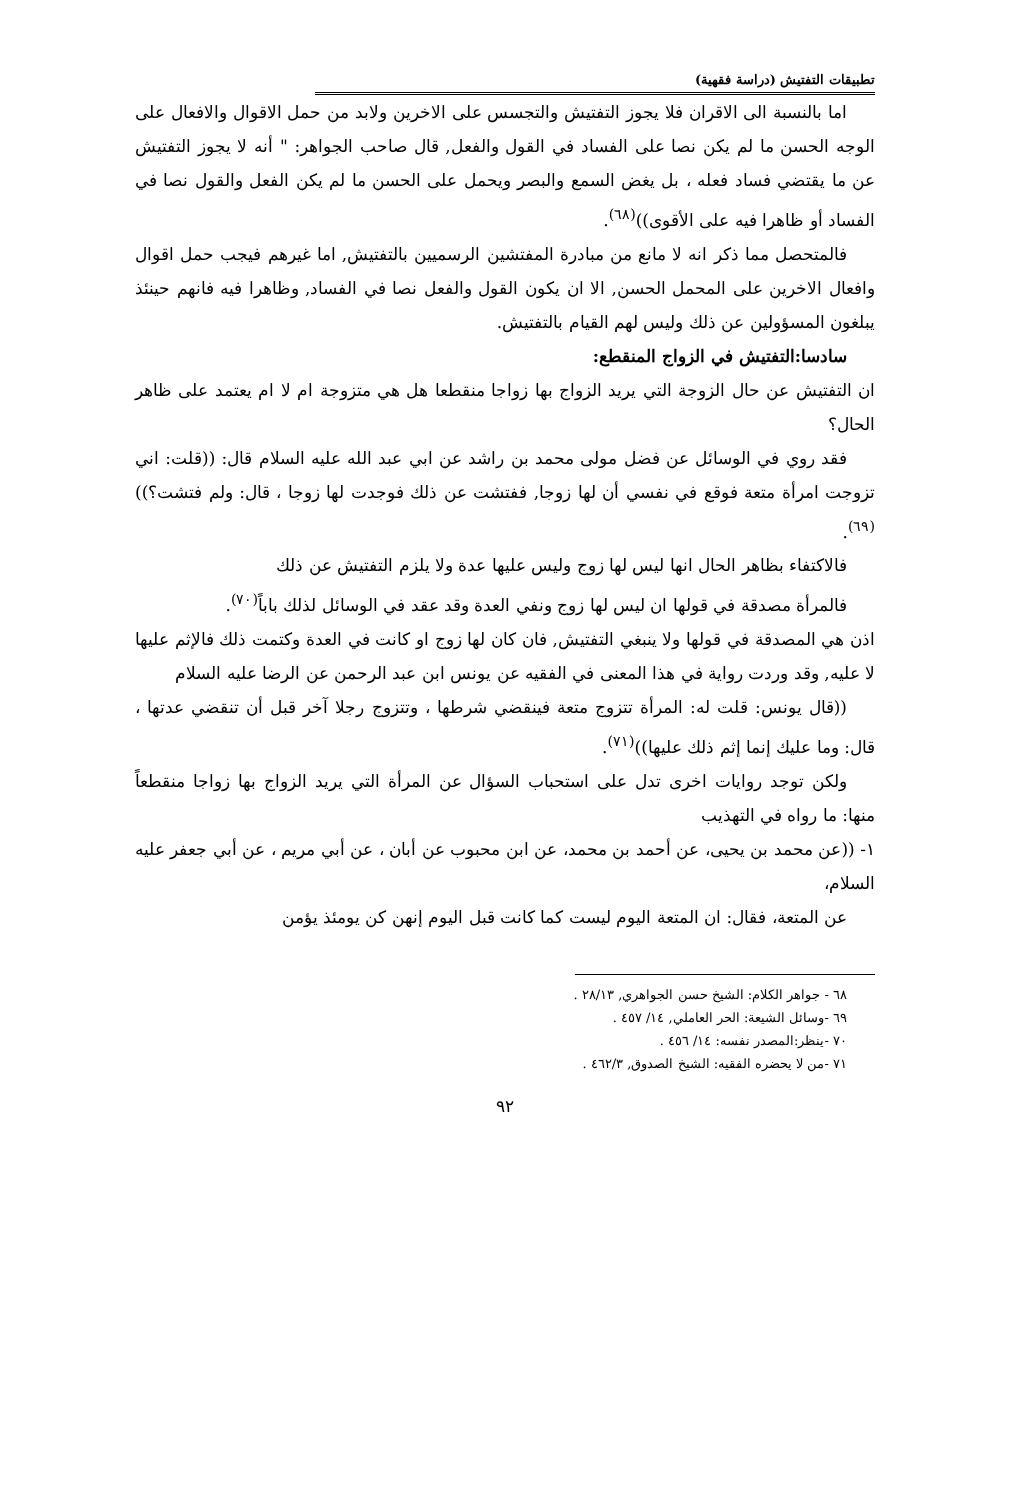تطبيقات التفتيش (دراسة فقهية)
اما بالنسبة الى الاقران فلا يجوز التفتيش والتجسس على الاخرين ولابد من حمل الاقوال والافعال على الوجه الحسن ما لم يكن نصا على الفساد في القول والفعل, قال صاحب الجواهر: " أنه لا يجوز التفتيش عن ما يقتضي فساد فعله ، بل يغض السمع والبصر ويحمل على الحسن ما لم يكن الفعل والقول نصا في الفساد أو ظاهرا فيه على الأقوى))<sup>(٦٨)</sup>.
فالمتحصل مما ذكر انه لا مانع من مبادرة المفتشين الرسميين بالتفتيش, اما غيرهم فيجب حمل اقوال وافعال الاخرين على المحمل الحسن, الا ان يكون القول والفعل نصا في الفساد, وظاهرا فيه فانهم حينئذ يبلغون المسؤولين عن ذلك وليس لهم القيام بالتفتيش.
سادسا:التفتيش في الزواج المنقطع:
ان التفتيش عن حال الزوجة التي يريد الزواج بها زواجا منقطعا هل هي متزوجة ام لا ام يعتمد على ظاهر الحال؟
فقد روي في الوسائل عن فضل مولى محمد بن راشد عن ابي عبد الله عليه السلام قال: ((قلت: اني تزوجت امرأة متعة فوقع في نفسي أن لها زوجا, ففتشت عن ذلك فوجدت لها زوجا ، قال: ولم فتشت؟))<sup>(٦٩)</sup>.
فالاكتفاء بظاهر الحال انها ليس لها زوج وليس عليها عدة ولا يلزم التفتيش عن ذلك
فالمرأة مصدقة في قولها ان ليس لها زوج ونفي العدة وقد عقد في الوسائل لذلك باباً<sup>(٧٠)</sup>.
اذن هي المصدقة في قولها ولا ينبغي التفتيش, فان كان لها زوج او كانت في العدة وكتمت ذلك فالإثم عليها لا عليه, وقد وردت رواية في هذا المعنى في الفقيه عن يونس ابن عبد الرحمن عن الرضا عليه السلام
((قال يونس: قلت له: المرأة تتزوج متعة فينقضي شرطها ، وتتزوج رجلا آخر قبل أن تنقضي عدتها ، قال: وما عليك إنما إثم ذلك عليها))<sup>(٧١)</sup>.
ولكن توجد روايات اخرى تدل على استحباب السؤال عن المرأة التي يريد الزواج بها زواجا منقطعاً منها: ما رواه في التهذيب
١- ((عن محمد بن يحيى، عن أحمد بن محمد، عن ابن محبوب عن أبان ، عن أبي مريم ، عن أبي جعفر عليه السلام،
عن المتعة، فقال: ان المتعة اليوم ليست كما كانت قبل اليوم إنهن كن يومئذ يؤمن
٦٨ - جواهر الكلام: الشيخ حسن الجواهري, ٢٨/١٣ .
٦٩ -وسائل الشيعة: الحر العاملي, ١٤/ ٤٥٧ .
٧٠ -ينظر:المصدر نفسه: ١٤/ ٤٥٦ .
٧١ -من لا يحضره الفقيه: الشيخ الصدوق, ٤٦٢/٣ .
٩٢